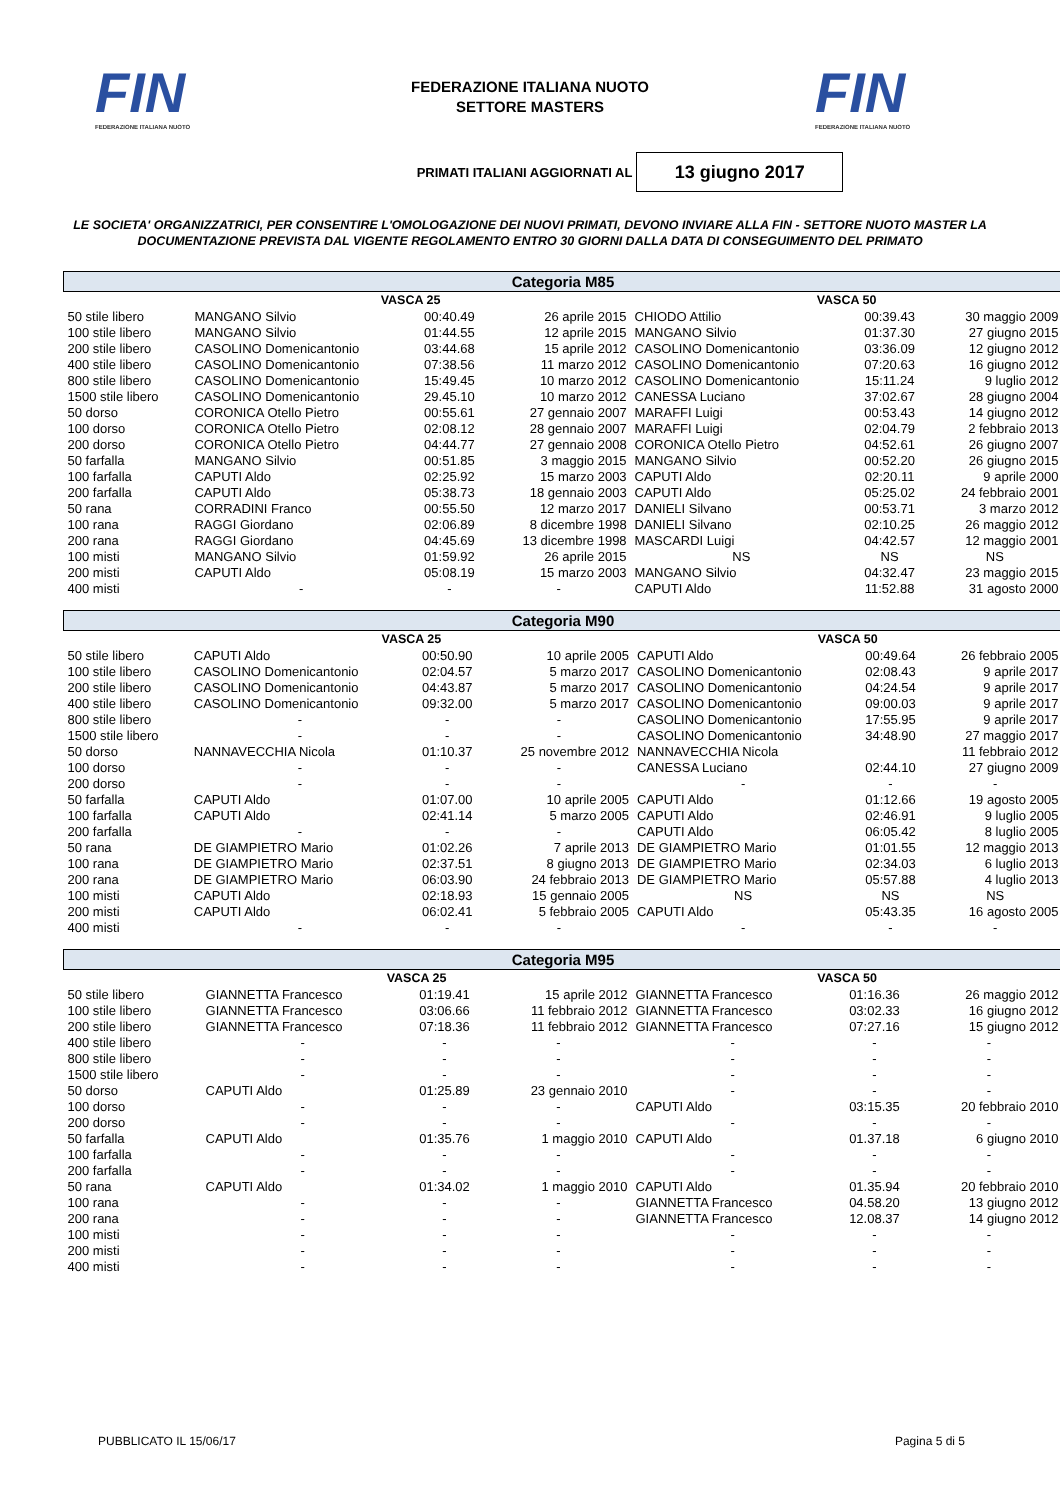FIN
FEDERAZIONE ITALIANA NUOTO
FEDERAZIONE ITALIANA NUOTO
SETTORE MASTERS
FIN
FEDERAZIONE ITALIANA NUOTO
PRIMATI ITALIANI AGGIORNATI AL
13 giugno 2017
LE SOCIETA' ORGANIZZATRICI, PER CONSENTIRE L'OMOLOGAZIONE DEI NUOVI PRIMATI, DEVONO INVIARE ALLA FIN - SETTORE NUOTO MASTER LA DOCUMENTAZIONE PREVISTA DAL VIGENTE REGOLAMENTO ENTRO 30 GIORNI DALLA DATA DI CONSEGUIMENTO DEL PRIMATO
| Categoria M85 | | | | | | |
| --- | --- | --- | --- | --- | --- | --- |
| | VASCA 25 | | | VASCA 50 | | |
| 50 stile libero | MANGANO Silvio | 00:40.49 | 26 aprile 2015 | CHIODO Attilio | 00:39.43 | 30 maggio 2009 |
| 100 stile libero | MANGANO Silvio | 01:44.55 | 12 aprile 2015 | MANGANO Silvio | 01:37.30 | 27 giugno 2015 |
| 200 stile libero | CASOLINO Domenicantonio | 03:44.68 | 15 aprile 2012 | CASOLINO Domenicantonio | 03:36.09 | 12 giugno 2012 |
| 400 stile libero | CASOLINO Domenicantonio | 07:38.56 | 11 marzo 2012 | CASOLINO Domenicantonio | 07:20.63 | 16 giugno 2012 |
| 800 stile libero | CASOLINO Domenicantonio | 15:49.45 | 10 marzo 2012 | CASOLINO Domenicantonio | 15:11.24 | 9 luglio 2012 |
| 1500 stile libero | CASOLINO Domenicantonio | 29.45.10 | 10 marzo 2012 | CANESSA Luciano | 37:02.67 | 28 giugno 2004 |
| 50 dorso | CORONICA Otello Pietro | 00:55.61 | 27 gennaio 2007 | MARAFFI Luigi | 00:53.43 | 14 giugno 2012 |
| 100 dorso | CORONICA Otello Pietro | 02:08.12 | 28 gennaio 2007 | MARAFFI Luigi | 02:04.79 | 2 febbraio 2013 |
| 200 dorso | CORONICA Otello Pietro | 04:44.77 | 27 gennaio 2008 | CORONICA Otello Pietro | 04:52.61 | 26 giugno 2007 |
| 50 farfalla | MANGANO Silvio | 00:51.85 | 3 maggio 2015 | MANGANO Silvio | 00:52.20 | 26 giugno 2015 |
| 100 farfalla | CAPUTI Aldo | 02:25.92 | 15 marzo 2003 | CAPUTI Aldo | 02:20.11 | 9 aprile 2000 |
| 200 farfalla | CAPUTI Aldo | 05:38.73 | 18 gennaio 2003 | CAPUTI Aldo | 05:25.02 | 24 febbraio 2001 |
| 50 rana | CORRADINI Franco | 00:55.50 | 12 marzo 2017 | DANIELI Silvano | 00:53.71 | 3 marzo 2012 |
| 100 rana | RAGGI Giordano | 02:06.89 | 8 dicembre 1998 | DANIELI Silvano | 02:10.25 | 26 maggio 2012 |
| 200 rana | RAGGI Giordano | 04:45.69 | 13 dicembre 1998 | MASCARDI Luigi | 04:42.57 | 12 maggio 2001 |
| 100 misti | MANGANO Silvio | 01:59.92 | 26 aprile 2015 | NS | NS | NS |
| 200 misti | CAPUTI Aldo | 05:08.19 | 15 marzo 2003 | MANGANO Silvio | 04:32.47 | 23 maggio 2015 |
| 400 misti | - | - | - | CAPUTI Aldo | 11:52.88 | 31 agosto 2000 |
| Categoria M90 | | | | | | |
| --- | --- | --- | --- | --- | --- | --- |
| | VASCA 25 | | | VASCA 50 | | |
| 50 stile libero | CAPUTI Aldo | 00:50.90 | 10 aprile 2005 | CAPUTI Aldo | 00:49.64 | 26 febbraio 2005 |
| 100 stile libero | CASOLINO Domenicantonio | 02:04.57 | 5 marzo 2017 | CASOLINO Domenicantonio | 02:08.43 | 9 aprile 2017 |
| 200 stile libero | CASOLINO Domenicantonio | 04:43.87 | 5 marzo 2017 | CASOLINO Domenicantonio | 04:24.54 | 9 aprile 2017 |
| 400 stile libero | CASOLINO Domenicantonio | 09:32.00 | 5 marzo 2017 | CASOLINO Domenicantonio | 09:00.03 | 9 aprile 2017 |
| 800 stile libero | - | - | - | CASOLINO Domenicantonio | 17:55.95 | 9 aprile 2017 |
| 1500 stile libero | - | - | - | CASOLINO Domenicantonio | 34:48.90 | 27 maggio 2017 |
| 50 dorso | NANNAVECCHIA Nicola | 01:10.37 | 25 novembre 2012 | NANNAVECCHIA Nicola | | 11 febbraio 2012 |
| 100 dorso | - | - | - | CANESSA Luciano | 02:44.10 | 27 giugno 2009 |
| 200 dorso | - | - | - | - | - | - |
| 50 farfalla | CAPUTI Aldo | 01:07.00 | 10 aprile 2005 | CAPUTI Aldo | 01:12.66 | 19 agosto 2005 |
| 100 farfalla | CAPUTI Aldo | 02:41.14 | 5 marzo 2005 | CAPUTI Aldo | 02:46.91 | 9 luglio 2005 |
| 200 farfalla | - | - | - | CAPUTI Aldo | 06:05.42 | 8 luglio 2005 |
| 50 rana | DE GIAMPIETRO Mario | 01:02.26 | 7 aprile 2013 | DE GIAMPIETRO Mario | 01:01.55 | 12 maggio 2013 |
| 100 rana | DE GIAMPIETRO Mario | 02:37.51 | 8 giugno 2013 | DE GIAMPIETRO Mario | 02:34.03 | 6 luglio 2013 |
| 200 rana | DE GIAMPIETRO Mario | 06:03.90 | 24 febbraio 2013 | DE GIAMPIETRO Mario | 05:57.88 | 4 luglio 2013 |
| 100 misti | CAPUTI Aldo | 02:18.93 | 15 gennaio 2005 | NS | NS | NS |
| 200 misti | CAPUTI Aldo | 06:02.41 | 5 febbraio 2005 | CAPUTI Aldo | 05:43.35 | 16 agosto 2005 |
| 400 misti | - | - | - | - | - | - |
| Categoria M95 | | | | | | |
| --- | --- | --- | --- | --- | --- | --- |
| | VASCA 25 | | | VASCA 50 | | |
| 50 stile libero | GIANNETTA Francesco | 01:19.41 | 15 aprile 2012 | GIANNETTA Francesco | 01:16.36 | 26 maggio 2012 |
| 100 stile libero | GIANNETTA Francesco | 03:06.66 | 11 febbraio 2012 | GIANNETTA Francesco | 03:02.33 | 16 giugno 2012 |
| 200 stile libero | GIANNETTA Francesco | 07:18.36 | 11 febbraio 2012 | GIANNETTA Francesco | 07:27.16 | 15 giugno 2012 |
| 400 stile libero | - | - | - | - | - | - |
| 800 stile libero | - | - | - | - | - | - |
| 1500 stile libero | - | - | - | - | - | - |
| 50 dorso | CAPUTI Aldo | 01:25.89 | 23 gennaio 2010 | - | - | - |
| 100 dorso | - | - | - | CAPUTI Aldo | 03:15.35 | 20 febbraio 2010 |
| 200 dorso | - | - | - | - | - | - |
| 50 farfalla | CAPUTI Aldo | 01:35.76 | 1 maggio 2010 | CAPUTI Aldo | 01.37.18 | 6 giugno 2010 |
| 100 farfalla | - | - | - | - | - | - |
| 200 farfalla | - | - | - | - | - | - |
| 50 rana | CAPUTI Aldo | 01:34.02 | 1 maggio 2010 | CAPUTI Aldo | 01.35.94 | 20 febbraio 2010 |
| 100 rana | - | - | - | GIANNETTA Francesco | 04.58.20 | 13 giugno 2012 |
| 200 rana | - | - | - | GIANNETTA Francesco | 12.08.37 | 14 giugno 2012 |
| 100 misti | - | - | - | - | - | - |
| 200 misti | - | - | - | - | - | - |
| 400 misti | - | - | - | - | - | - |
PUBBLICATO IL 15/06/17 Pagina 5 di 5